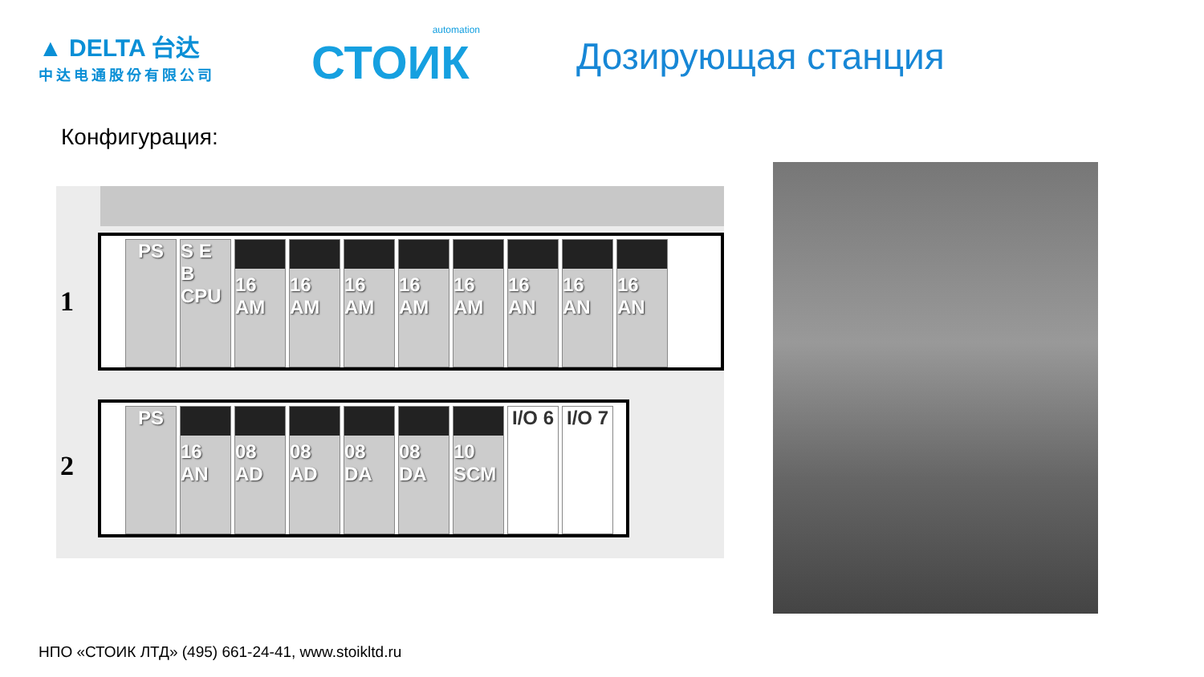▲ DELTA 台达
中达电通股份有限公司
automation
СТОИК
Дозирующая станция
Конфигурация:
1
PS S E B CPU
16 AM
16 AM
16 AM
16 AM
16 AM
16 AN
16 AN
16 AN
2
PS 16 AN
08 AD
08 AD
08 DA
08 DA
10 SCM
I/O 6
I/O 7
НПО «СТОИК ЛТД» (495) 661-24-41, www.stoikltd.ru